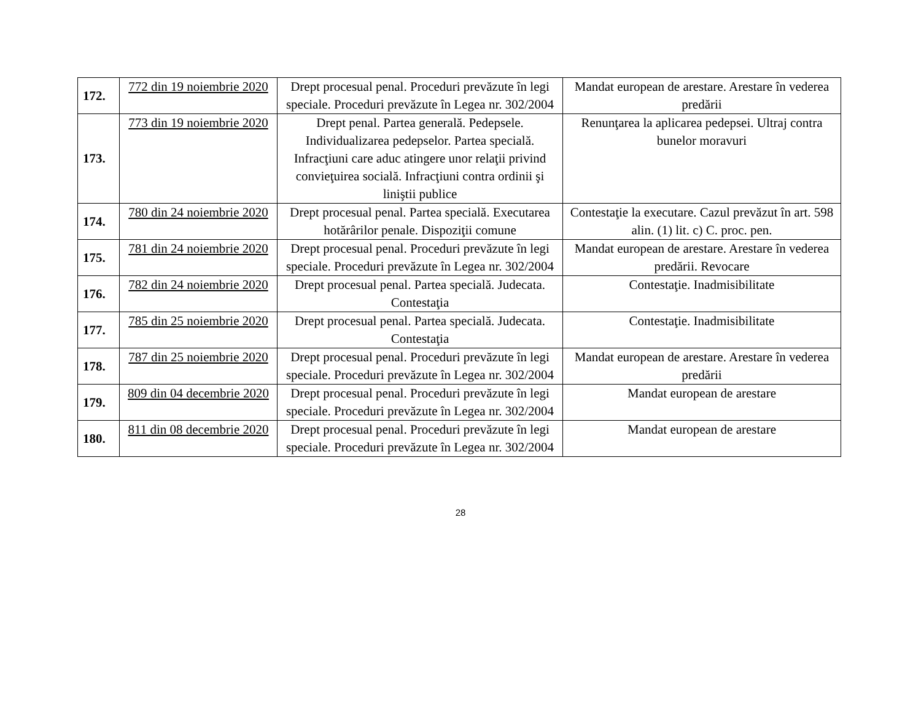| 172. | 772 din 19 noiembrie 2020 | Drept procesual penal. Proceduri prevăzute în legi speciale. Proceduri prevăzute în Legea nr. 302/2004 | Mandat european de arestare. Arestare în vederea predării |
| 173. | 773 din 19 noiembrie 2020 | Drept penal. Partea generală. Pedepsele. Individualizarea pedepselor. Partea specială. Infracţiuni care aduc atingere unor relaţii privind convieţuirea socială. Infracţiuni contra ordinii şi liniştii publice | Renunţarea la aplicarea pedepsei. Ultraj contra bunelor moravuri |
| 174. | 780 din 24 noiembrie 2020 | Drept procesual penal. Partea specială. Executarea hotărârilor penale. Dispoziţii comune | Contestaţie la executare. Cazul prevăzut în art. 598 alin. (1) lit. c) C. proc. pen. |
| 175. | 781 din 24 noiembrie 2020 | Drept procesual penal. Proceduri prevăzute în legi speciale. Proceduri prevăzute în Legea nr. 302/2004 | Mandat european de arestare. Arestare în vederea predării. Revocare |
| 176. | 782 din 24 noiembrie 2020 | Drept procesual penal. Partea specială. Judecata. Contestaţia | Contestaţie. Inadmisibilitate |
| 177. | 785 din 25 noiembrie 2020 | Drept procesual penal. Partea specială. Judecata. Contestaţia | Contestaţie. Inadmisibilitate |
| 178. | 787 din 25 noiembrie 2020 | Drept procesual penal. Proceduri prevăzute în legi speciale. Proceduri prevăzute în Legea nr. 302/2004 | Mandat european de arestare. Arestare în vederea predării |
| 179. | 809 din 04 decembrie 2020 | Drept procesual penal. Proceduri prevăzute în legi speciale. Proceduri prevăzute în Legea nr. 302/2004 | Mandat european de arestare |
| 180. | 811 din 08 decembrie 2020 | Drept procesual penal. Proceduri prevăzute în legi speciale. Proceduri prevăzute în Legea nr. 302/2004 | Mandat european de arestare |
28